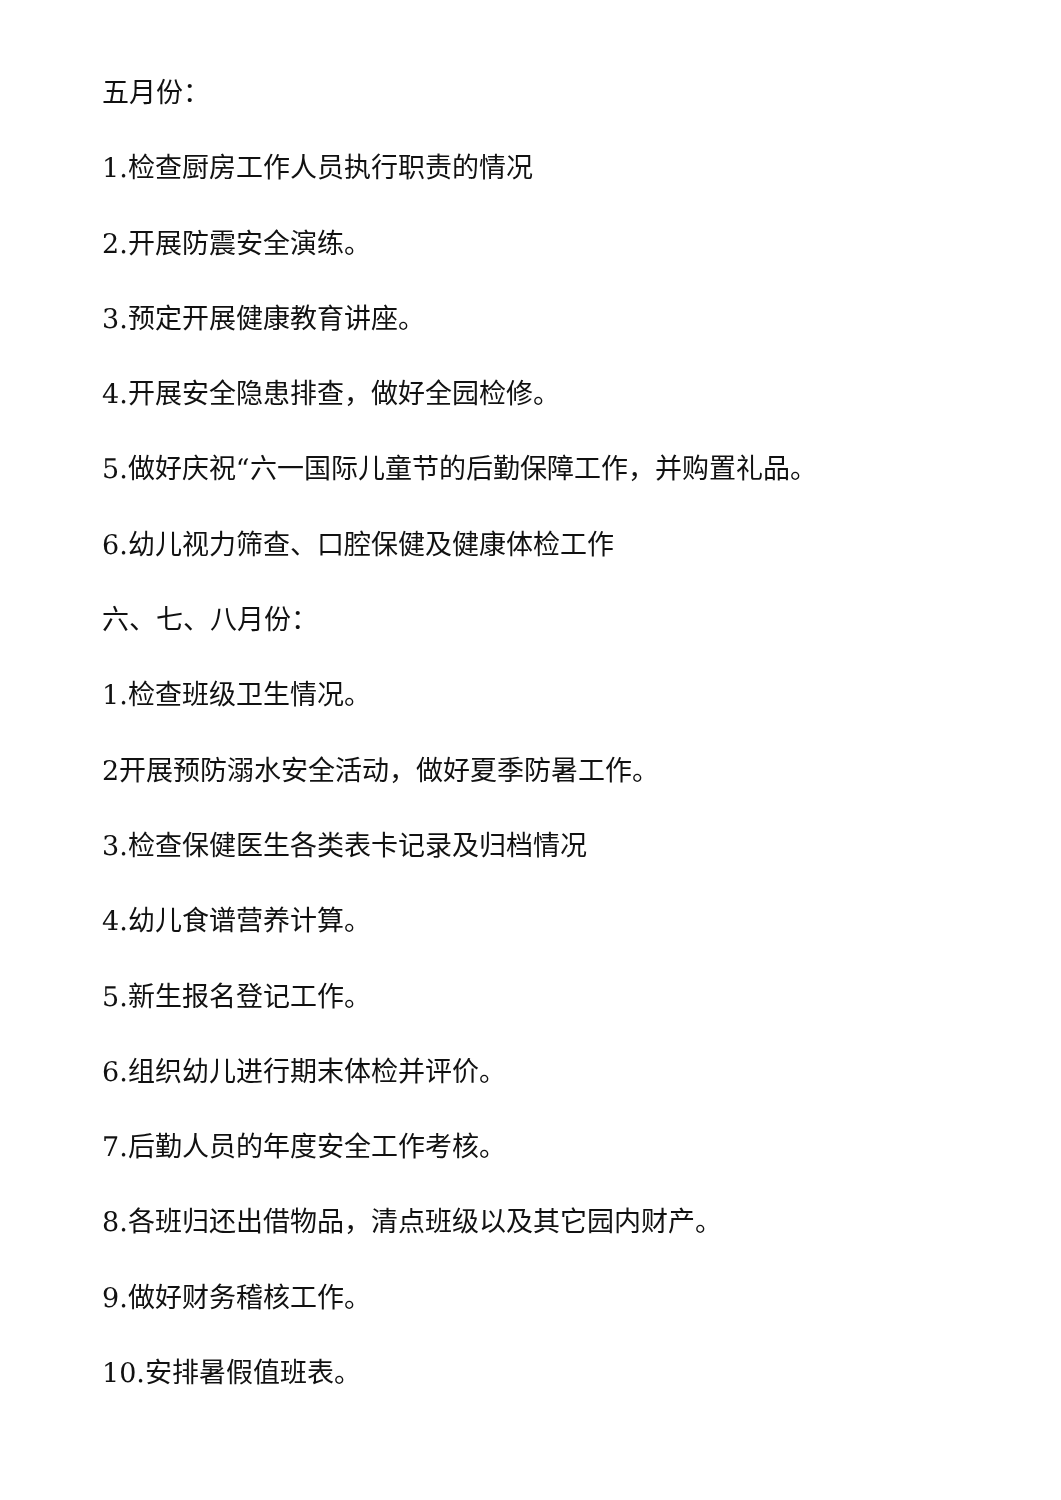五月份：
1.检查厨房工作人员执行职责的情况
2.开展防震安全演练。
3.预定开展健康教育讲座。
4.开展安全隐患排查，做好全园检修。
5.做好庆祝“六一国际儿童节的后勤保障工作，并购置礼品。
6.幼儿视力筛查、口腔保健及健康体检工作
六、七、八月份：
1.检查班级卫生情况。
2开展预防溺水安全活动，做好夏季防暑工作。
3.检查保健医生各类表卡记录及归档情况
4.幼儿食谱营养计算。
5.新生报名登记工作。
6.组织幼儿进行期末体检并评价。
7.后勤人员的年度安全工作考核。
8.各班归还出借物品，清点班级以及其它园内财产。
9.做好财务稽核工作。
10.安排暑假值班表。